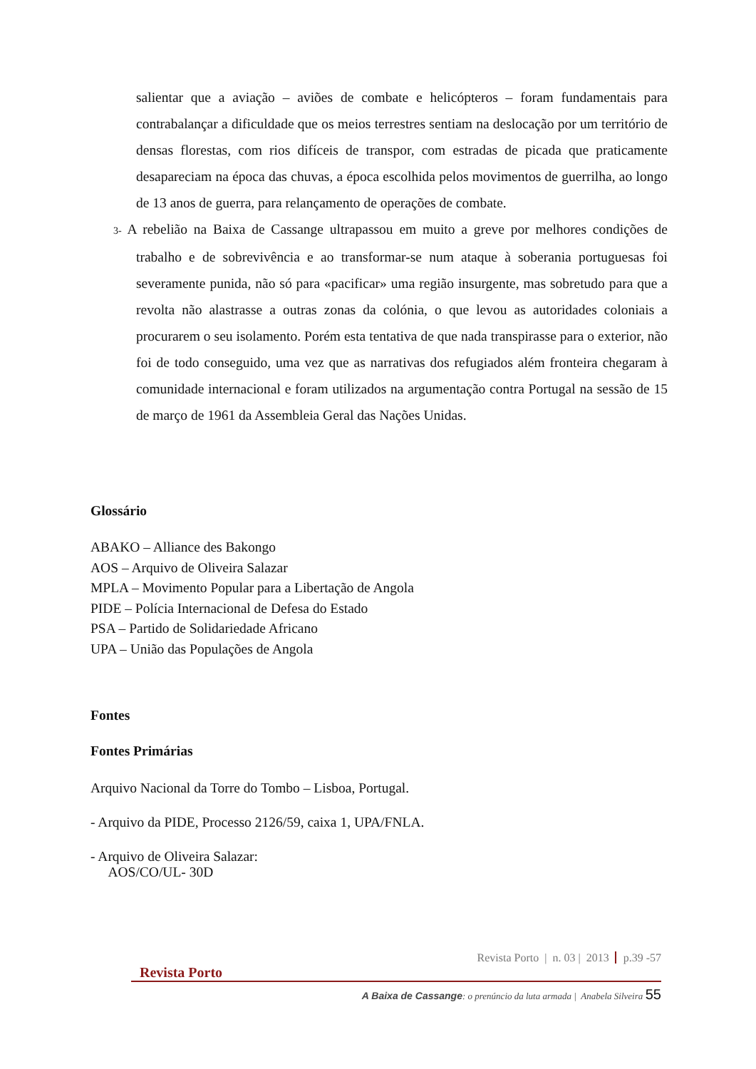salientar que a aviação – aviões de combate e helicópteros – foram fundamentais para contrabalançar a dificuldade que os meios terrestres sentiam na deslocação por um território de densas florestas, com rios difíceis de transpor, com estradas de picada que praticamente desapareciam na época das chuvas, a época escolhida pelos movimentos de guerrilha, ao longo de 13 anos de guerra, para relançamento de operações de combate.
3- A rebelião na Baixa de Cassange ultrapassou em muito a greve por melhores condições de trabalho e de sobrevivência e ao transformar-se num ataque à soberania portuguesas foi severamente punida, não só para «pacificar» uma região insurgente, mas sobretudo para que a revolta não alastrasse a outras zonas da colónia, o que levou as autoridades coloniais a procurarem o seu isolamento. Porém esta tentativa de que nada transpirasse para o exterior, não foi de todo conseguido, uma vez que as narrativas dos refugiados além fronteira chegaram à comunidade internacional e foram utilizados na argumentação contra Portugal na sessão de 15 de março de 1961 da Assembleia Geral das Nações Unidas.
Glossário
ABAKO – Alliance des Bakongo
AOS – Arquivo de Oliveira Salazar
MPLA – Movimento Popular para a Libertação de Angola
PIDE – Polícia Internacional de Defesa do Estado
PSA – Partido de Solidariedade Africano
UPA – União das Populações de Angola
Fontes
Fontes Primárias
Arquivo Nacional da Torre do Tombo – Lisboa, Portugal.
- Arquivo da PIDE, Processo 2126/59, caixa 1, UPA/FNLA.
- Arquivo de Oliveira Salazar:
AOS/CO/UL- 30D
Revista Porto | n. 03 | 2013 p.39 -57
Revista Porto
A Baixa de Cassange: o prenúncio da luta armada | Anabela Silveira 55